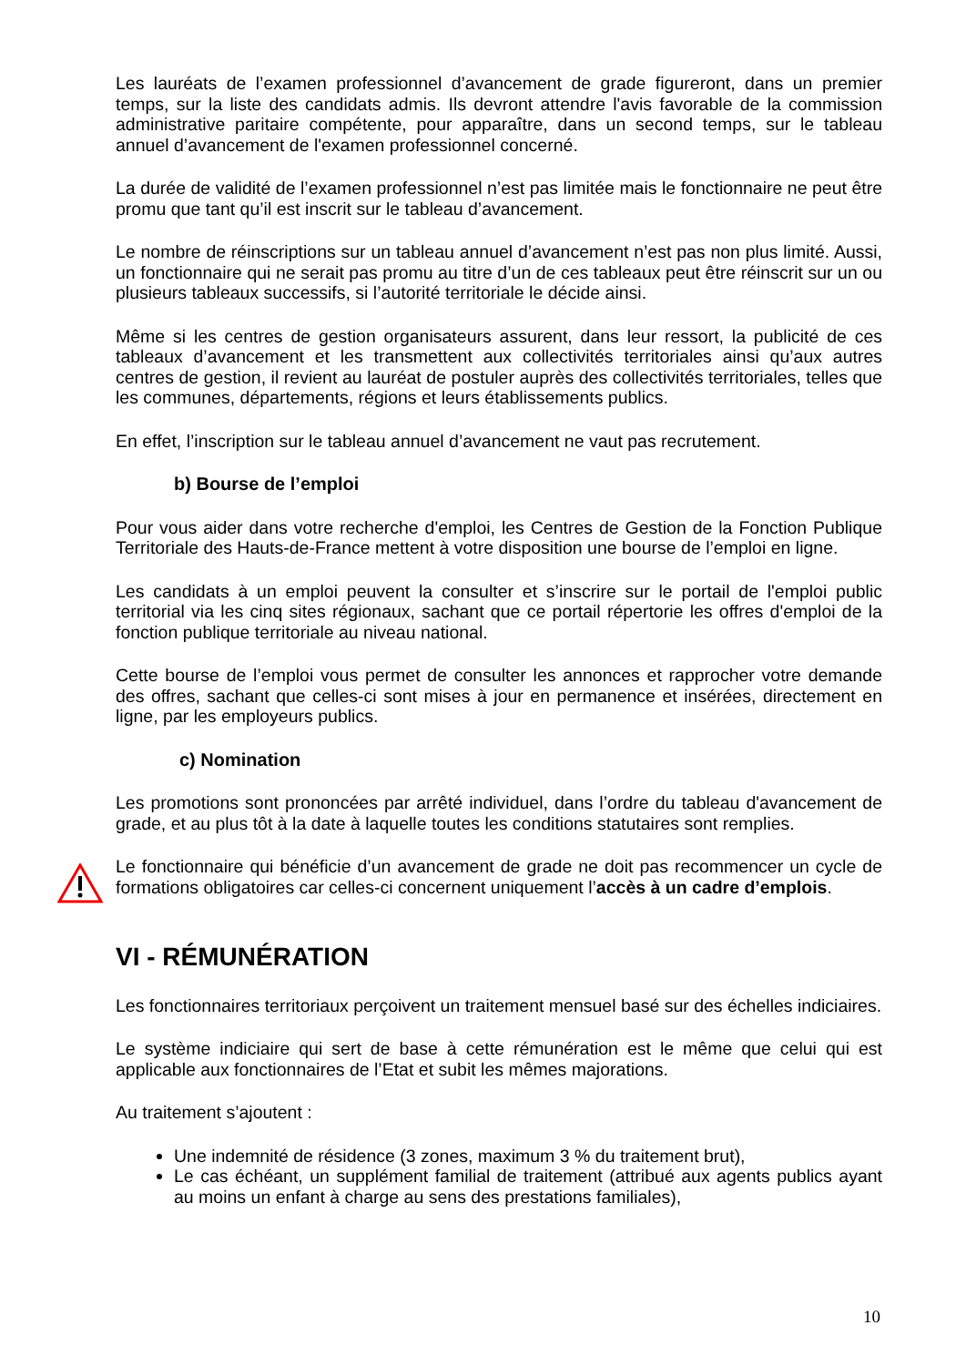Les lauréats de l’examen professionnel d’avancement de grade figureront, dans un premier temps, sur la liste des candidats admis. Ils devront attendre l'avis favorable de la commission administrative paritaire compétente, pour apparaître, dans un second temps, sur le tableau annuel d’avancement de l'examen professionnel concerné.
La durée de validité de l’examen professionnel n’est pas limitée mais le fonctionnaire ne peut être promu que tant qu’il est inscrit sur le tableau d’avancement.
Le nombre de réinscriptions sur un tableau annuel d’avancement n’est pas non plus limité. Aussi, un fonctionnaire qui ne serait pas promu au titre d’un de ces tableaux peut être réinscrit sur un ou plusieurs tableaux successifs, si l’autorité territoriale le décide ainsi.
Même si les centres de gestion organisateurs assurent, dans leur ressort, la publicité de ces tableaux d’avancement et les transmettent aux collectivités territoriales ainsi qu’aux autres centres de gestion, il revient au lauréat de postuler auprès des collectivités territoriales, telles que les communes, départements, régions et leurs établissements publics.
En effet, l’inscription sur le tableau annuel d’avancement ne vaut pas recrutement.
b) Bourse de l’emploi
Pour vous aider dans votre recherche d'emploi, les Centres de Gestion de la Fonction Publique Territoriale des Hauts-de-France mettent à votre disposition une bourse de l’emploi en ligne.
Les candidats à un emploi peuvent la consulter et s’inscrire sur le portail de l'emploi public territorial via les cinq sites régionaux, sachant que ce portail répertorie les offres d'emploi de la fonction publique territoriale au niveau national.
Cette bourse de l’emploi vous permet de consulter les annonces et rapprocher votre demande des offres, sachant que celles-ci sont mises à jour en permanence et insérées, directement en ligne, par les employeurs publics.
c) Nomination
Les promotions sont prononcées par arrêté individuel, dans l’ordre du tableau d'avancement de grade, et au plus tôt à la date à laquelle toutes les conditions statutaires sont remplies.
Le fonctionnaire qui bénéficie d’un avancement de grade ne doit pas recommencer un cycle de formations obligatoires car celles-ci concernent uniquement l’accès à un cadre d’emplois.
VI - RÉMUNÉRATION
Les fonctionnaires territoriaux perçoivent un traitement mensuel basé sur des échelles indiciaires.
Le système indiciaire qui sert de base à cette rémunération est le même que celui qui est applicable aux fonctionnaires de l’Etat et subit les mêmes majorations.
Au traitement s’ajoutent :
Une indemnité de résidence (3 zones, maximum 3 % du traitement brut),
Le cas échéant, un supplément familial de traitement (attribué aux agents publics ayant au moins un enfant à charge au sens des prestations familiales),
10